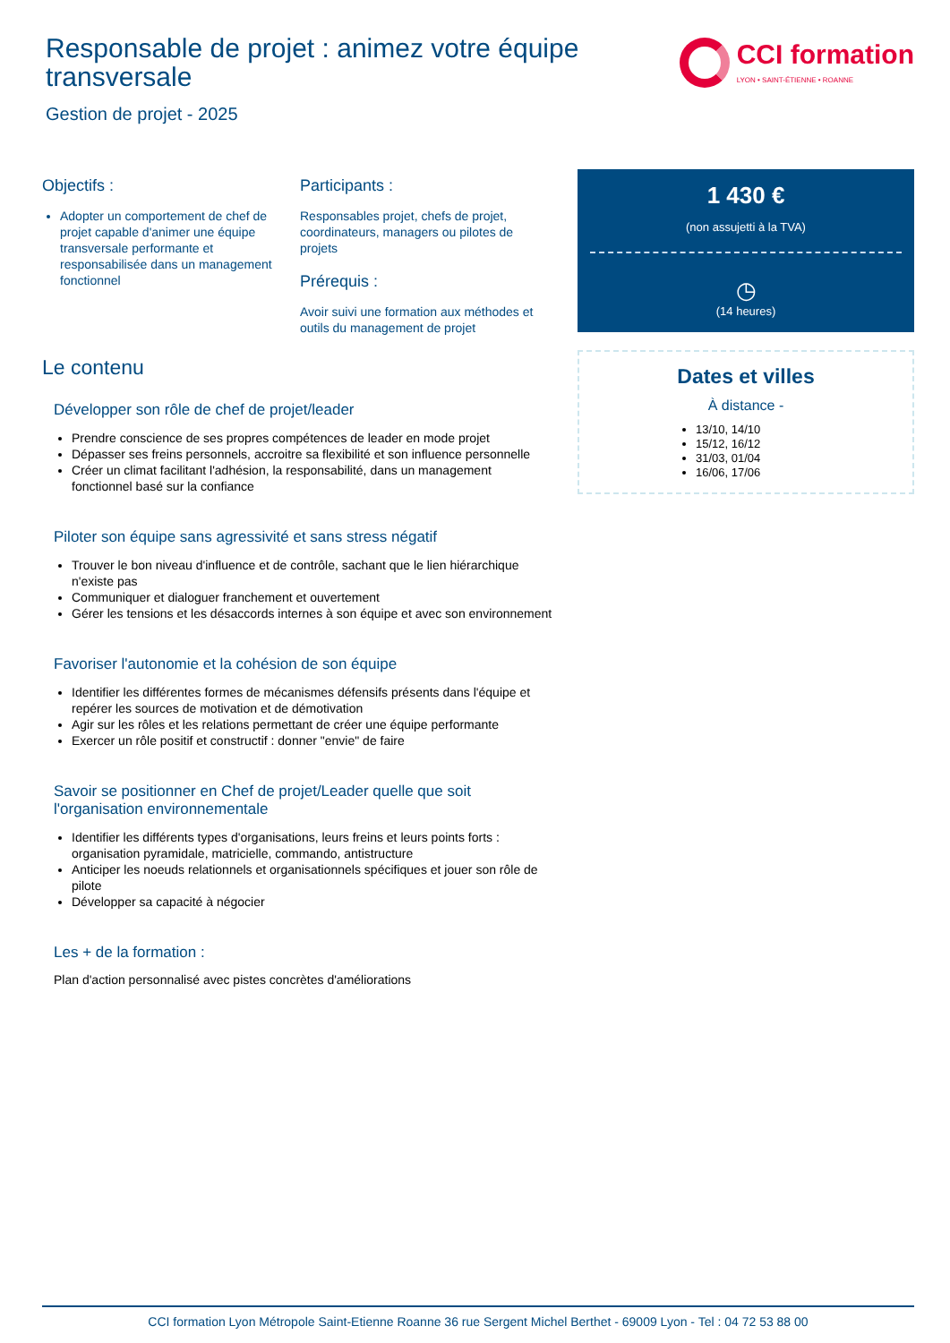Responsable de projet : animez votre équipe transversale
CCI formation
LYON • SAINT-ÉTIENNE • ROANNE
Gestion de projet - 2025
Objectifs :
Adopter un comportement de chef de projet capable d'animer une équipe transversale performante et responsabilisée dans un management fonctionnel
Participants :
Responsables projet, chefs de projet, coordinateurs, managers ou pilotes de projets
Prérequis :
Avoir suivi une formation aux méthodes et outils du management de projet
Le contenu
Développer son rôle de chef de projet/leader
Prendre conscience de ses propres compétences de leader en mode projet
Dépasser ses freins personnels, accroitre sa flexibilité et son influence personnelle
Créer un climat facilitant l'adhésion, la responsabilité, dans un management fonctionnel basé sur la confiance
Piloter son équipe sans agressivité et sans stress négatif
Trouver le bon niveau d'influence et de contrôle, sachant que le lien hiérarchique n'existe pas
Communiquer et dialoguer franchement et ouvertement
Gérer les tensions et les désaccords internes à son équipe et avec son environnement
Favoriser l'autonomie et la cohésion de son équipe
Identifier les différentes formes de mécanismes défensifs présents dans l'équipe et repérer les sources de motivation et de démotivation
Agir sur les rôles et les relations permettant de créer une équipe performante
Exercer un rôle positif et constructif : donner "envie" de faire
Savoir se positionner en Chef de projet/Leader quelle que soit l'organisation environnementale
Identifier les différents types d'organisations, leurs freins et leurs points forts : organisation pyramidale, matricielle, commando, antistructure
Anticiper les noeuds relationnels et organisationnels spécifiques et jouer son rôle de pilote
Développer sa capacité à négocier
Les + de la formation :
Plan d'action personnalisé avec pistes concrètes d'améliorations
1 430 €
(non assujetti à la TVA)
◷
(14 heures)
Dates et villes
À distance -
13/10, 14/10
15/12, 16/12
31/03, 01/04
16/06, 17/06
CCI formation Lyon Métropole Saint-Etienne Roanne 36 rue Sergent Michel Berthet - 69009 Lyon - Tel : 04 72 53 88 00